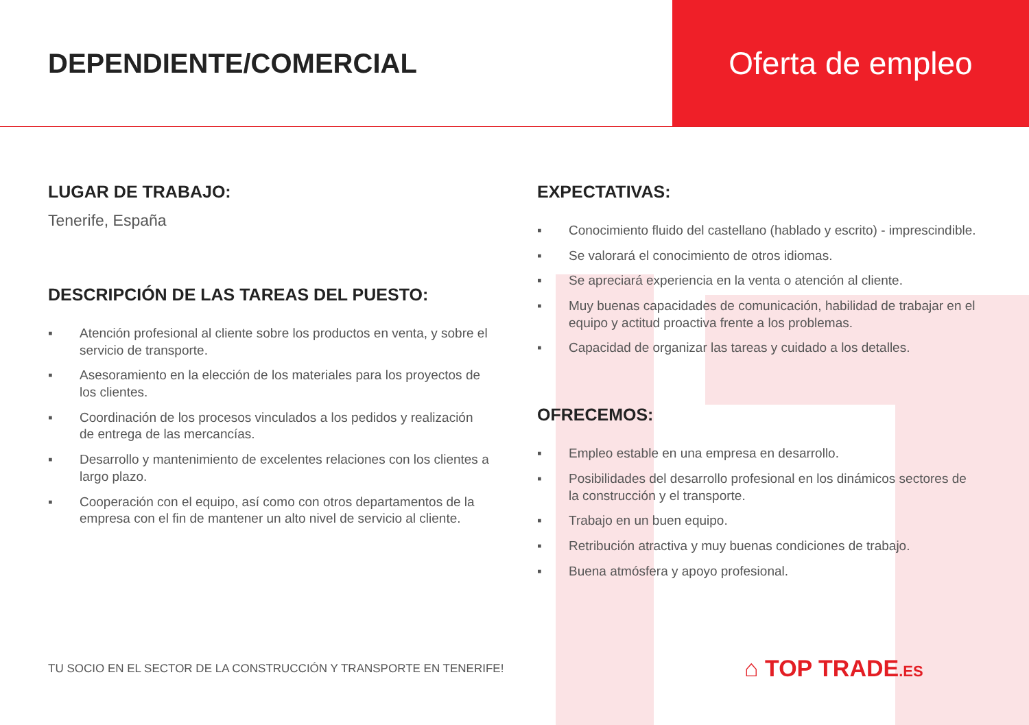DEPENDIENTE/COMERCIAL
Oferta de empleo
LUGAR DE TRABAJO:
Tenerife, España
DESCRIPCIÓN DE LAS TAREAS DEL PUESTO:
▪ Atención profesional al cliente sobre los productos en venta, y sobre el servicio de transporte.
▪ Asesoramiento en la elección de los materiales para los proyectos de los clientes.
▪ Coordinación de los procesos vinculados a los pedidos y realización de entrega de las mercancías.
▪ Desarrollo y mantenimiento de excelentes relaciones con los clientes a largo plazo.
▪ Cooperación con el equipo, así como con otros departamentos de la empresa con el fin de mantener un alto nivel de servicio al cliente.
EXPECTATIVAS:
▪ Conocimiento fluido del castellano (hablado y escrito) - imprescindible.
▪ Se valorará el conocimiento de otros idiomas.
▪ Se apreciará experiencia en la venta o atención al cliente.
▪ Muy buenas capacidades de comunicación, habilidad de trabajar en el equipo y actitud proactiva frente a los problemas.
▪ Capacidad de organizar las tareas y cuidado a los detalles.
OFRECEMOS:
▪ Empleo estable en una empresa en desarrollo.
▪ Posibilidades del desarrollo profesional en los dinámicos sectores de la construcción y el transporte.
▪ Trabajo en un buen equipo.
▪ Retribución atractiva y muy buenas condiciones de trabajo.
▪ Buena atmósfera y apoyo profesional.
TU SOCIO EN EL SECTOR DE LA CONSTRUCCIÓN Y TRANSPORTE EN TENERIFE!
⌂ TOP TRADE.ES